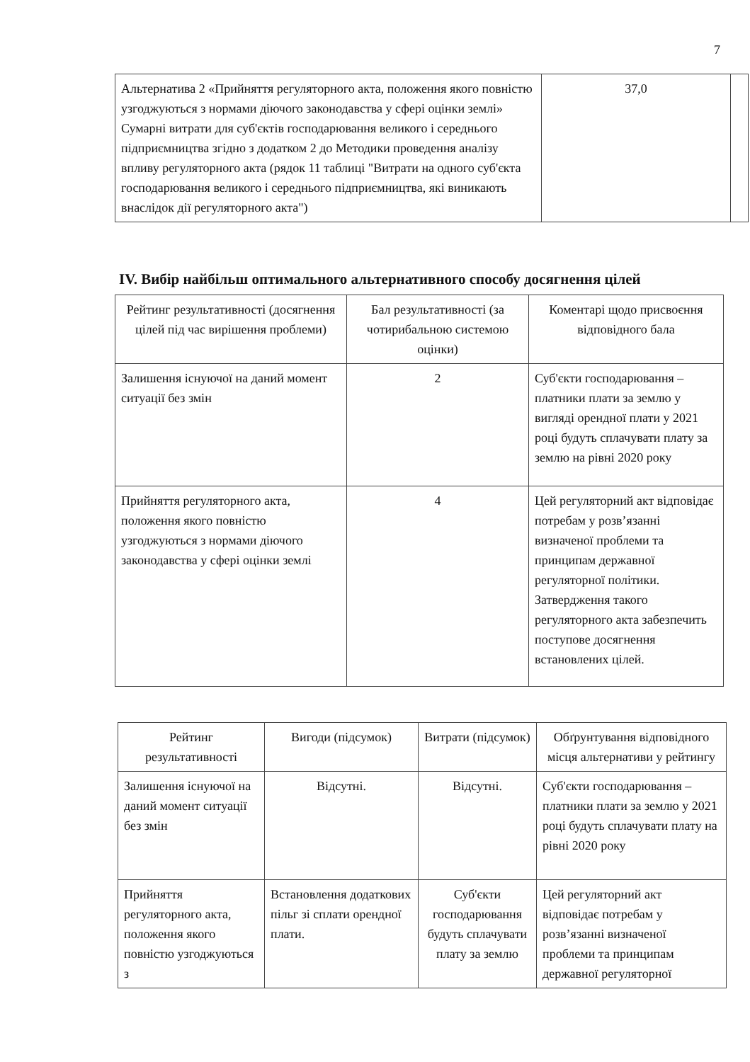7
| Альтернатива 2 «Прийняття регуляторного акта, положення якого повністю узгоджуються з нормами діючого законодавства у сфері оцінки землі» Сумарні витрати для суб'єктів господарювання великого і середнього підприємництва згідно з додатком 2 до Методики проведення аналізу впливу регуляторного акта (рядок 11 таблиці "Витрати на одного суб'єкта господарювання великого і середнього підприємництва, які виникають внаслідок дії регуляторного акта") | 37,0 | |
IV. Вибір найбільш оптимального альтернативного способу досягнення цілей
| Рейтинг результативності (досягнення цілей під час вирішення проблеми) | Бал результативності (за чотирибальною системою оцінки) | Коментарі щодо присвоєння відповідного бала |
| --- | --- | --- |
| Залишення існуючої на даний момент ситуації без змін | 2 | Суб'єкти господарювання – платники плати за землю у вигляді орендної плати у 2021 році будуть сплачувати плату за землю на рівні 2020 року |
| Прийняття регуляторного акта, положення якого повністю узгоджуються з нормами діючого законодавства у сфері оцінки землі | 4 | Цей регуляторний акт відповідає потребам у розв’язанні визначеної проблеми та принципам державної регуляторної політики. Затвердження такого регуляторного акта забезпечить поступове досягнення встановлених цілей. |
| Рейтинг результативності | Вигоди (підсумок) | Витрати (підсумок) | Обґрунтування відповідного місця альтернативи у рейтингу |
| --- | --- | --- | --- |
| Залишення існуючої на даний момент ситуації без змін | Відсутні. | Відсутні. | Суб'єкти господарювання – платники плати за землю у 2021 році будуть сплачувати плату на рівні 2020 року |
| Прийняття регуляторного акта, положення якого повністю узгоджуються з | Встановлення додаткових пільг зі сплати орендної плати. | Суб'єкти господарювання будуть сплачувати плату за землю | Цей регуляторний акт відповідає потребам у розв’язанні визначеної проблеми та принципам державної регуляторної |